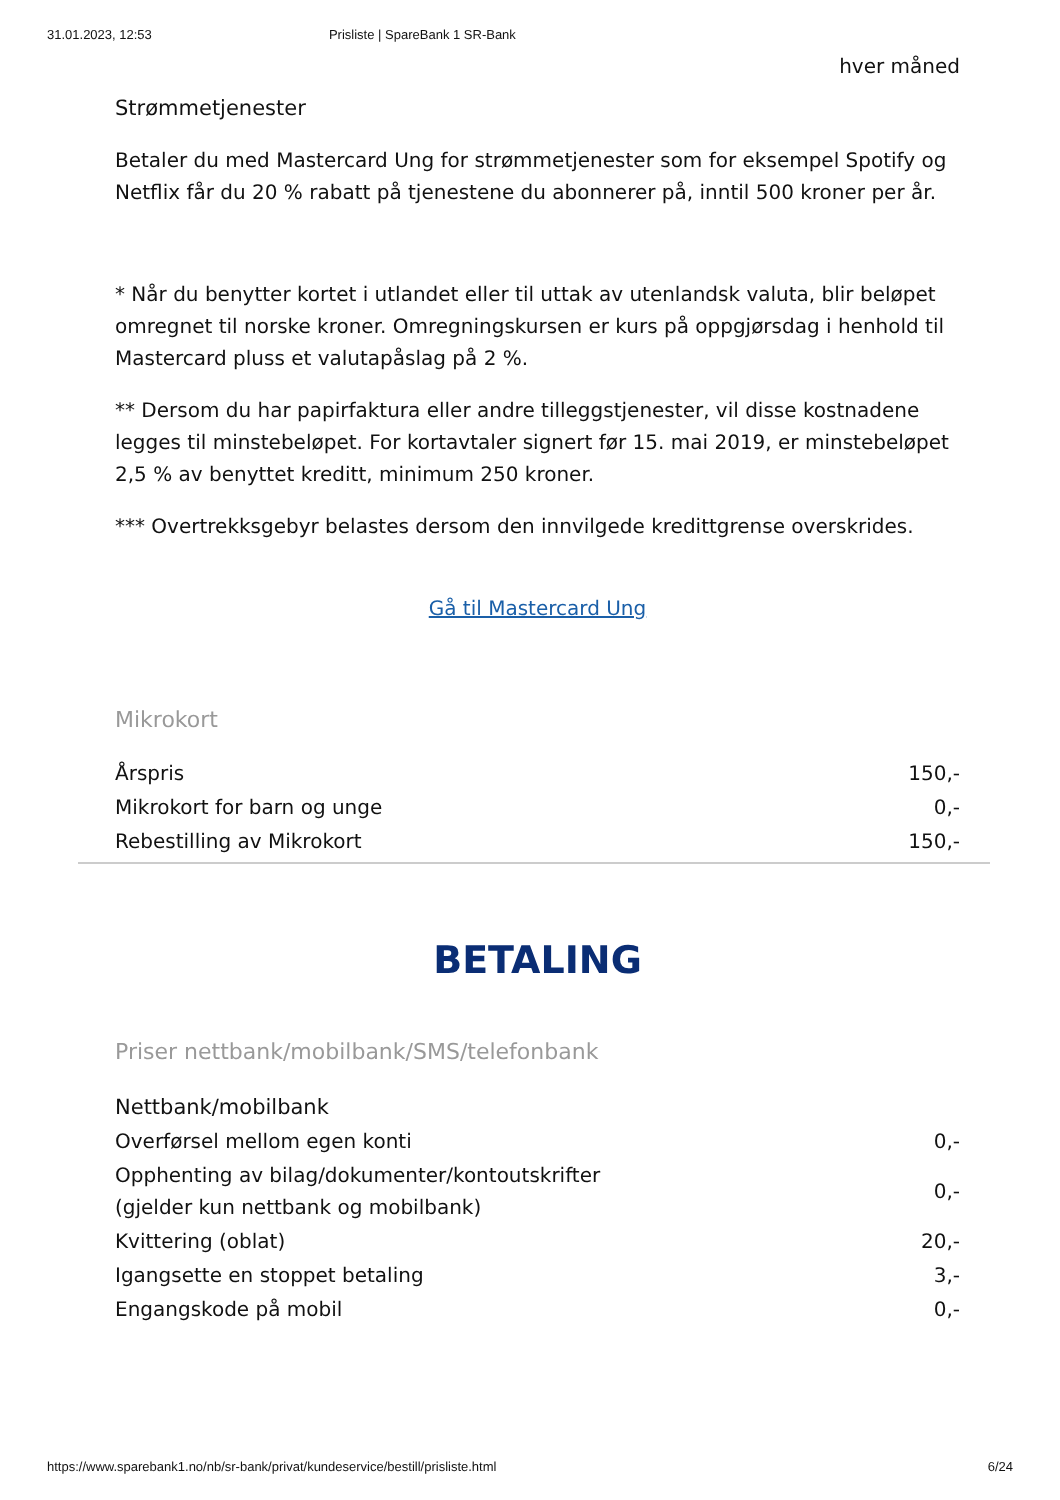31.01.2023, 12:53 Prisliste | SpareBank 1 SR-Bank
hver måned
Strømmetjenester
Betaler du med Mastercard Ung for strømmetjenester som for eksempel Spotify og Netflix får du 20 % rabatt på tjenestene du abonnerer på, inntil 500 kroner per år.
* Når du benytter kortet i utlandet eller til uttak av utenlandsk valuta, blir beløpet omregnet til norske kroner. Omregningskursen er kurs på oppgjørsdag i henhold til Mastercard pluss et valutapåslag på 2 %.
** Dersom du har papirfaktura eller andre tilleggstjenester, vil disse kostnadene legges til minstebeløpet. For kortavtaler signert før 15. mai 2019, er minstebeløpet
2,5 % av benyttet kreditt, minimum 250 kroner.
*** Overtrekksgebyr belastes dersom den innvilgede kredittgrense overskrides.
Gå til Mastercard Ung
Mikrokort
| Årspris | 150,- |
| Mikrokort for barn og unge | 0,- |
| Rebestilling av Mikrokort | 150,- |
BETALING
Priser nettbank/mobilbank/SMS/telefonbank
| Nettbank/mobilbank | |
| Overførsel mellom egen konti | 0,- |
| Opphenting av bilag/dokumenter/kontoutskrifter (gjelder kun nettbank og mobilbank) | 0,- |
| Kvittering (oblat) | 20,- |
| Igangsette en stoppet betaling | 3,- |
| Engangskode på mobil | 0,- |
https://www.sparebank1.no/nb/sr-bank/privat/kundeservice/bestill/prisliste.html 6/24